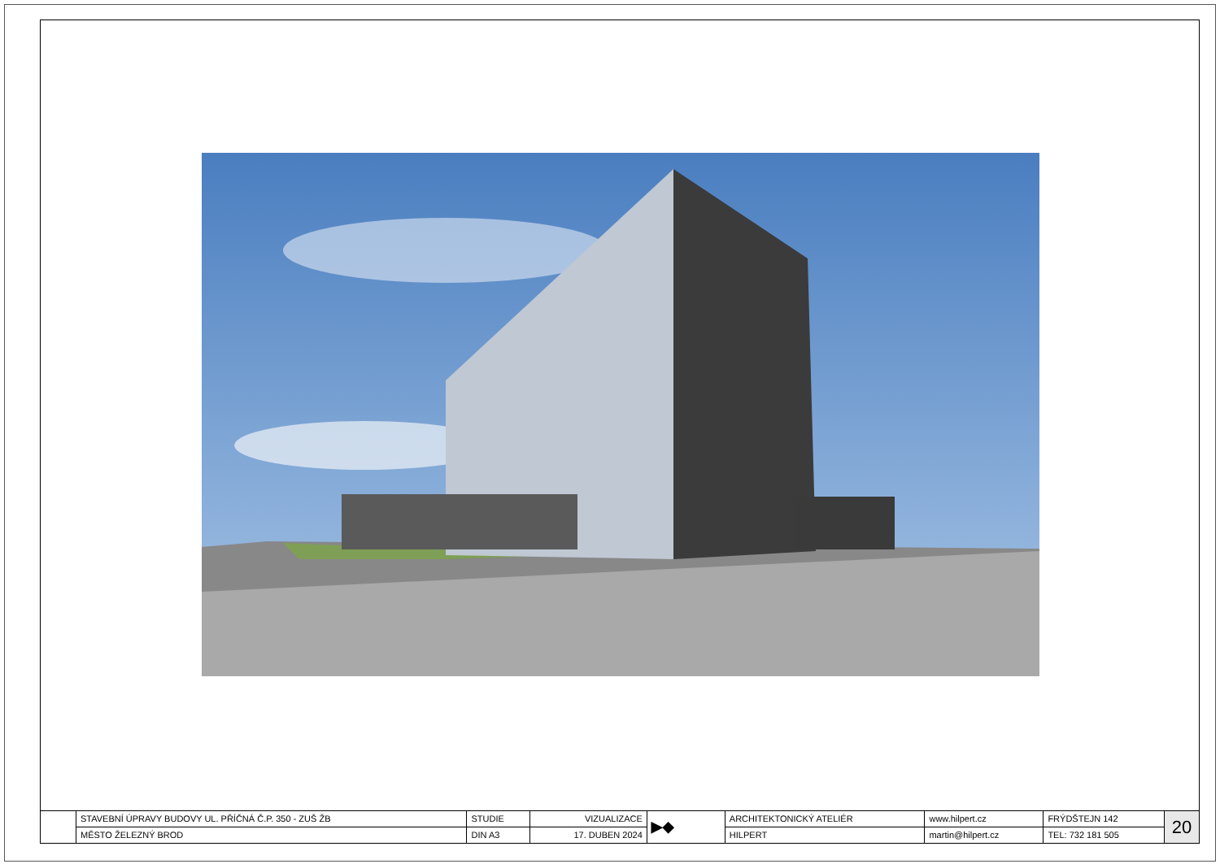| | STAVEBNÍ ÚPRAVY BUDOVY UL. PŘÍČNÁ Č.P. 350 - ZUŠ ŽB | STUDIE | VIZUALIZACE | ▶◆ | ARCHITEKTONICKÝ ATELIÉR | www.hilpert.cz | FRÝDŠTEJN 142 | 20 |
| | MĚSTO ŽELEZNÝ BROD | DIN A3 | 17. DUBEN 2024 | | HILPERT | martin@hilpert.cz | TEL: 732 181 505 | |